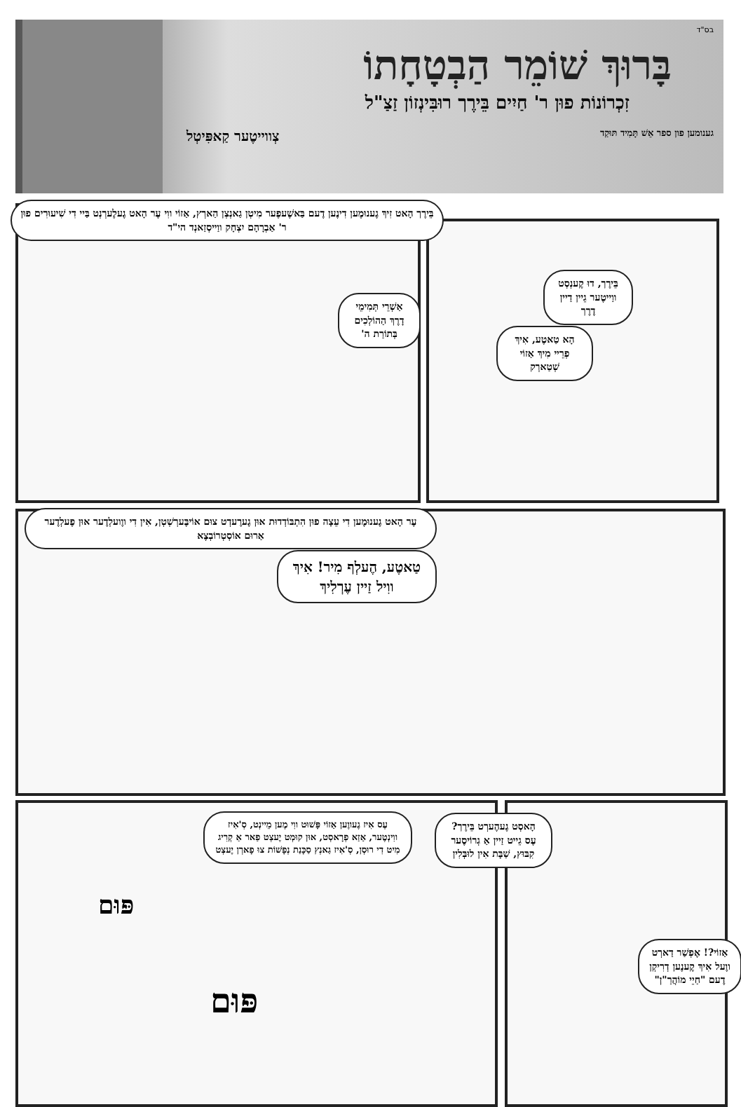בס"ד
בָּרוּךְ שׁוֹמֵר הַבְטָחָתוֹ
זִכְרוֹנוֹת פוּן ר' חַיִים בֵּירֶך רוּבִּינְזוֹן זַצַ"ל
גענומען פון ספר אֵשׁ תָּמִיד תּוּקַד צְווייטֶער קַאפִּיטְל
בֵּירֶך הָאט זִיךְ גֶענוּמֶען דִינֶען דֶעם בַּאשֶׁעפֶער מִיטְן גַאנְצְן הַארְץ, אַזוֹי ווִי עֶר הָאט גֶעלֶערְנְט בַּיי דִי שִׁיעוּרִים פוּן ר' אַבְרָהָם יִצְחָק ווַייסְזַאנְד הי"ד
אַשְׁרֵי תְּמִימֵי דָרֶךְ הַהוֹלְכִים בְּתוֹרַת ה'
בֵּירֶך, דוּ קֶענְסְט ווַייטֶער גֵיין דַיין דֶרֶך
הָא טַאטֶע, אִיךְ פְרֵיי מִיךְ אַזוֹי שְׁטַארְק
עֶר הָאט גֶענוּמֶען דִי עֵצָה פוּן הִתְבּוֹדְדוּת אוּן גֶערֶעדְט צוּם אוֹיבֶּערְשְׁטְן, אִין דִי ווֶועלְדֶער אוּן פֶעלְדֶער אַרוּם אוֹסְטְרוֹבְצֶא
טַאטֶע, הֶעלְף מִיר! אִיךְ ווִיל זַיין עֶרְלִיךְ
עֶס אִיז גֶעווֶען אַזוֹי פָּשׁוּט ווִי מֶען מֵיינְט, סְ'אִיז ווִינְטֶער, אַזַא פְרָאסְט, אוּן קוּמְט יֶעצְט פַאר אַ קְרִיג מִיט דִי רוּסְן, סְ'אִיז גַאנְץ סַכָּנַת נְפָשׁוֹת צוּ פָארְן יֶעצְט
הָאסְט גֶעהֶערְט בֵּירֶך? עֶס גֵייט זַיין אַ גְרוֹיסֶער קִבּוּץ, שַׁבָּת אִין לוּבְּלִין
אַזוֹי?! אֶפְשַׁר דַארְט ווֶעל אִיךְ קֶענֶען דְרִיקְן דֶעם "חַיֵי מוֹהֲרַ"ן"
פּוּם
פּוּם